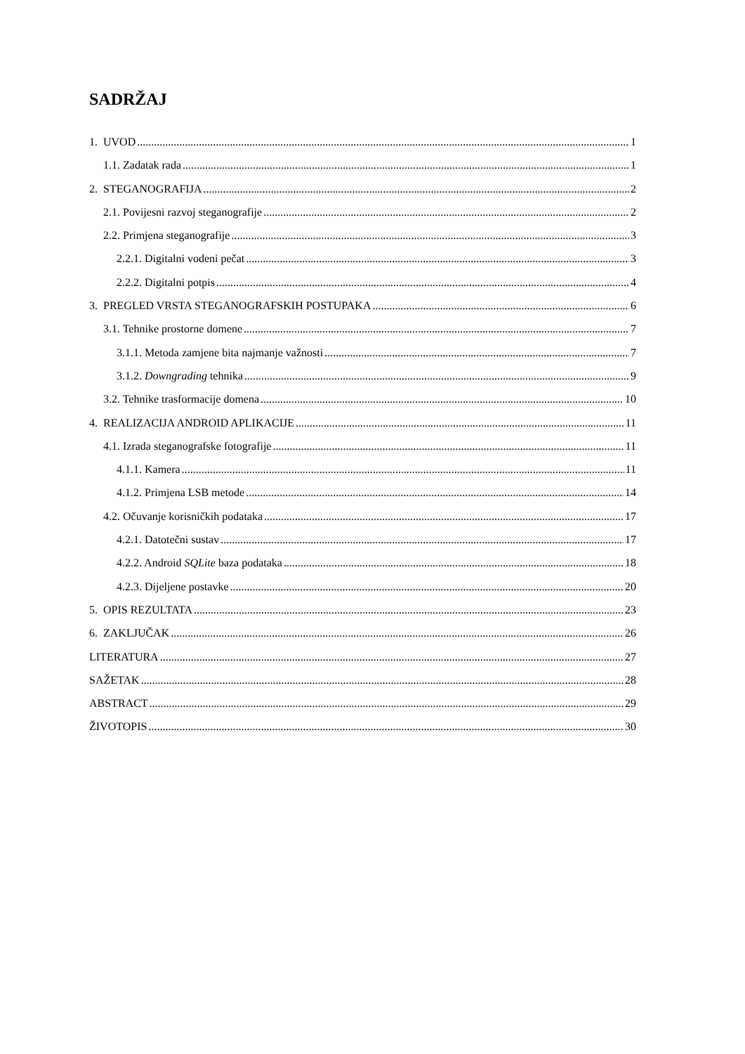SADRŽAJ
1. UVOD 1
1.1. Zadatak rada 1
2. STEGANOGRAFIJA 2
2.1. Povijesni razvoj steganografije 2
2.2. Primjena steganografije 3
2.2.1. Digitalni vodeni pečat 3
2.2.2. Digitalni potpis 4
3. PREGLED VRSTA STEGANOGRAFSKIH POSTUPAKA 6
3.1. Tehnike prostorne domene 7
3.1.1. Metoda zamjene bita najmanje važnosti 7
3.1.2. Downgrading tehnika 9
3.2. Tehnike trasformacije domena 10
4. REALIZACIJA ANDROID APLIKACIJE 11
4.1. Izrada steganografske fotografije 11
4.1.1. Kamera 11
4.1.2. Primjena LSB metode 14
4.2. Očuvanje korisničkih podataka 17
4.2.1. Datotečni sustav 17
4.2.2. Android SQLite baza podataka 18
4.2.3. Dijeljene postavke 20
5. OPIS REZULTATA 23
6. ZAKLJUČAK 26
LITERATURA 27
SAŽETAK 28
ABSTRACT 29
ŽIVOTOPIS 30